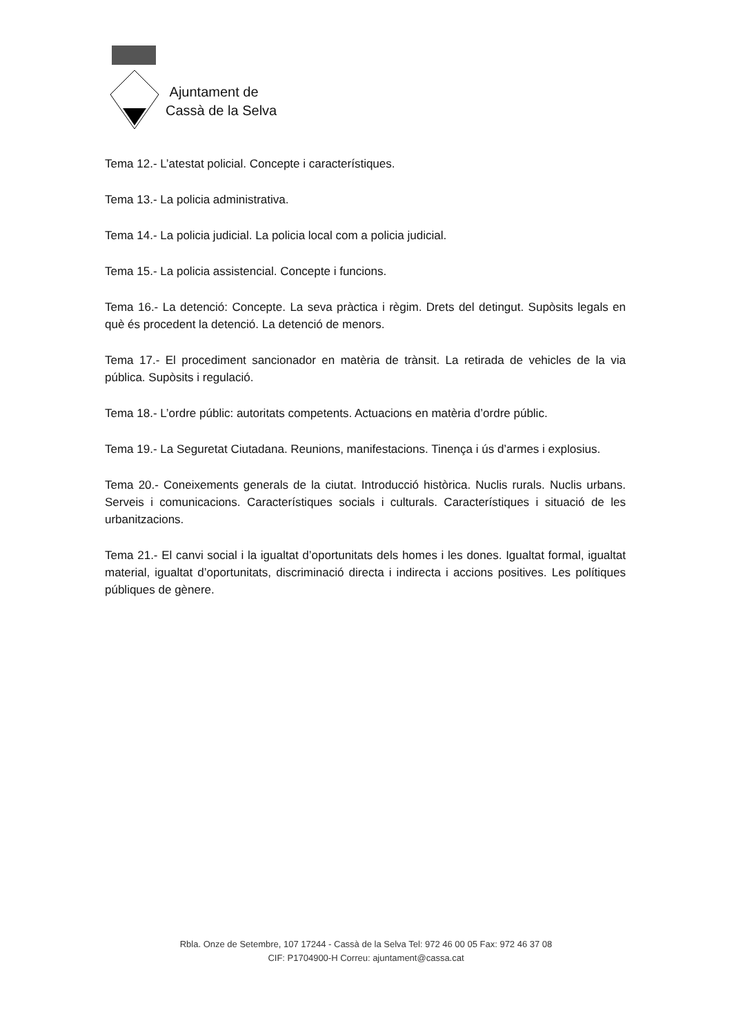Ajuntament de
Cassà de la Selva
Tema 12.- L’atestat policial. Concepte i característiques.
Tema 13.- La policia administrativa.
Tema 14.- La policia judicial. La policia local com a policia judicial.
Tema 15.- La policia assistencial. Concepte i funcions.
Tema 16.- La detenció: Concepte. La seva pràctica i règim. Drets del detingut. Supòsits legals en què és procedent la detenció. La detenció de menors.
Tema 17.- El procediment sancionador en matèria de trànsit. La retirada de vehicles de la via pública. Supòsits i regulació.
Tema 18.- L’ordre públic: autoritats competents. Actuacions en matèria d’ordre públic.
Tema 19.- La Seguretat Ciutadana. Reunions, manifestacions. Tinença i ús d’armes i explosius.
Tema 20.- Coneixements generals de la ciutat. Introducció històrica. Nuclis rurals. Nuclis urbans. Serveis i comunicacions. Característiques socials i culturals. Característiques i situació de les urbanitzacions.
Tema 21.- El canvi social i la igualtat d’oportunitats dels homes i les dones. Igualtat formal, igualtat material, igualtat d’oportunitats, discriminació directa i indirecta i accions positives. Les polítiques públiques de gènere.
Rbla. Onze de Setembre, 107 17244 - Cassà de la Selva Tel: 972 46 00 05 Fax: 972 46 37 08
CIF: P1704900-H Correu: ajuntament@cassa.cat